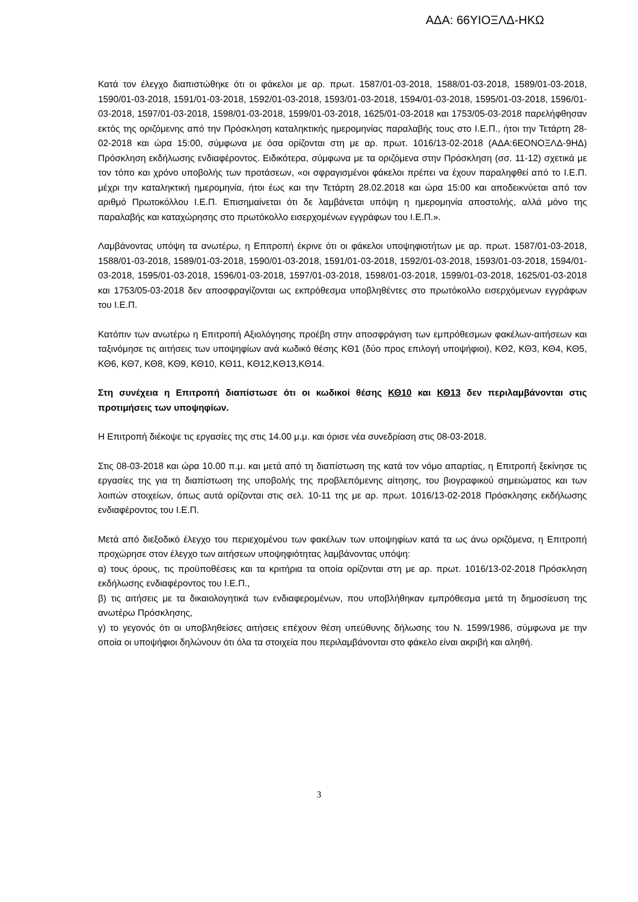ΑΔΑ: 66ΥΙΟΞΛΔ-ΗΚΩ
Κατά τον έλεγχο διαπιστώθηκε ότι οι φάκελοι με αρ. πρωτ. 1587/01-03-2018, 1588/01-03-2018, 1589/01-03-2018, 1590/01-03-2018, 1591/01-03-2018, 1592/01-03-2018, 1593/01-03-2018, 1594/01-03-2018, 1595/01-03-2018, 1596/01-03-2018, 1597/01-03-2018, 1598/01-03-2018, 1599/01-03-2018, 1625/01-03-2018 και 1753/05-03-2018 παρελήφθησαν εκτός της οριζόμενης από την Πρόσκληση καταληκτικής ημερομηνίας παραλαβής τους στο Ι.Ε.Π., ήτοι την Τετάρτη 28-02-2018 και ώρα 15:00, σύμφωνα με όσα ορίζονται στη με αρ. πρωτ. 1016/13-02-2018 (ΑΔΑ:6ΕΟΝΟΞΛΔ-9ΗΔ) Πρόσκληση εκδήλωσης ενδιαφέροντος. Ειδικότερα, σύμφωνα με τα οριζόμενα στην Πρόσκληση (σσ. 11-12) σχετικά με τον τόπο και χρόνο υποβολής των προτάσεων, «οι σφραγισμένοι φάκελοι πρέπει να έχουν παραληφθεί από το Ι.Ε.Π. μέχρι την καταληκτική ημερομηνία, ήτοι έως και την Τετάρτη 28.02.2018 και ώρα 15:00 και αποδεικνύεται από τον αριθμό Πρωτοκόλλου Ι.Ε.Π. Επισημαίνεται ότι δε λαμβάνεται υπόψη η ημερομηνία αποστολής, αλλά μόνο της παραλαβής και καταχώρησης στο πρωτόκολλο εισερχομένων εγγράφων του Ι.Ε.Π.».
Λαμβάνοντας υπόψη τα ανωτέρω, η Επιτροπή έκρινε ότι οι φάκελοι υποψηφιοτήτων με αρ. πρωτ. 1587/01-03-2018, 1588/01-03-2018, 1589/01-03-2018, 1590/01-03-2018, 1591/01-03-2018, 1592/01-03-2018, 1593/01-03-2018, 1594/01-03-2018, 1595/01-03-2018, 1596/01-03-2018, 1597/01-03-2018, 1598/01-03-2018, 1599/01-03-2018, 1625/01-03-2018 και 1753/05-03-2018 δεν αποσφραγίζονται ως εκπρόθεσμα υποβληθέντες στο πρωτόκολλο εισερχόμενων εγγράφων του Ι.Ε.Π.
Κατόπιν των ανωτέρω η Επιτροπή Αξιολόγησης προέβη στην αποσφράγιση των εμπρόθεσμων φακέλων-αιτήσεων και ταξινόμησε τις αιτήσεις των υποψηφίων ανά κωδικό θέσης ΚΘ1 (δύο προς επιλογή υποψήφιοι), ΚΘ2, ΚΘ3, ΚΘ4, ΚΘ5, ΚΘ6, ΚΘ7, ΚΘ8, ΚΘ9, ΚΘ10, ΚΘ11, ΚΘ12,ΚΘ13,ΚΘ14.
Στη συνέχεια η Επιτροπή διαπίστωσε ότι οι κωδικοί θέσης ΚΘ10 και ΚΘ13 δεν περιλαμβάνονται στις προτιμήσεις των υποψηφίων.
Η Επιτροπή διέκοψε τις εργασίες της στις 14.00 μ.μ. και όρισε νέα συνεδρίαση στις 08-03-2018.
Στις 08-03-2018 και ώρα 10.00 π.μ. και μετά από τη διαπίστωση της κατά τον νόμο απαρτίας, η Επιτροπή ξεκίνησε τις εργασίες της για τη διαπίστωση της υποβολής της προβλεπόμενης αίτησης, του βιογραφικού σημειώματος και των λοιπών στοιχείων, όπως αυτά ορίζονται στις σελ. 10-11 της με αρ. πρωτ. 1016/13-02-2018 Πρόσκλησης εκδήλωσης ενδιαφέροντος του Ι.Ε.Π.
Μετά από διεξοδικό έλεγχο του περιεχομένου των φακέλων των υποψηφίων κατά τα ως άνω οριζόμενα, η Επιτροπή προχώρησε στον έλεγχο των αιτήσεων υποψηφιότητας λαμβάνοντας υπόψη:
α) τους όρους, τις προϋποθέσεις και τα κριτήρια τα οποία ορίζονται στη με αρ. πρωτ. 1016/13-02-2018 Πρόσκληση εκδήλωσης ενδιαφέροντος του Ι.Ε.Π.,
β) τις αιτήσεις με τα δικαιολογητικά των ενδιαφερομένων, που υποβλήθηκαν εμπρόθεσμα μετά τη δημοσίευση της ανωτέρω Πρόσκλησης,
γ) το γεγονός ότι οι υποβληθείσες αιτήσεις επέχουν θέση υπεύθυνης δήλωσης του Ν. 1599/1986, σύμφωνα με την οποία οι υποψήφιοι δηλώνουν ότι όλα τα στοιχεία που περιλαμβάνονται στο φάκελο είναι ακριβή και αληθή.
3